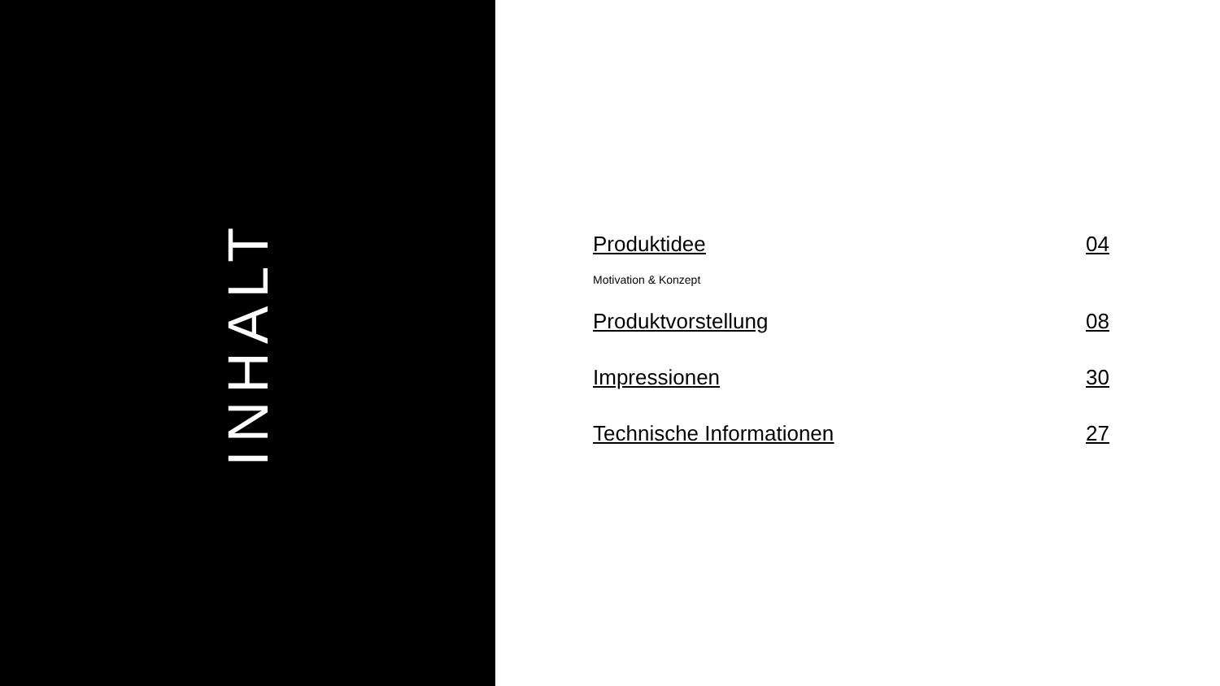INHALT
Produktidee 04
Motivation & Konzept
Produktvorstellung 08
Impressionen 30
Technische Informationen 27